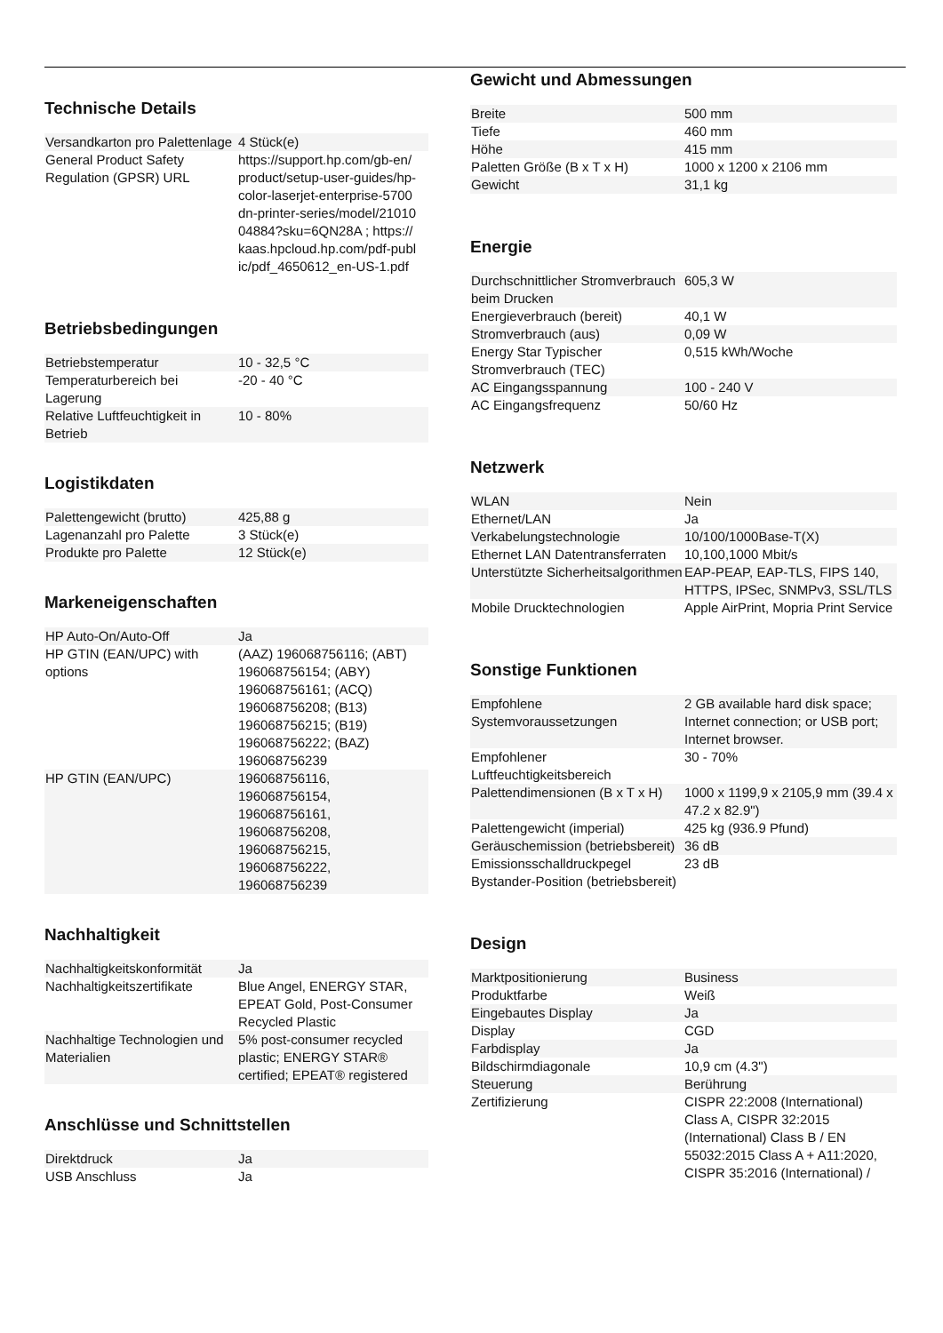Technische Details
| Versandkarton pro Palettenlage | 4 Stück(e) |
| General Product Safety Regulation (GPSR) URL | https://support.hp.com/gb-en/ product/setup-user-guides/hp-color-laserjet-enterprise-5700 dn-printer-series/model/21010 04884?sku=6QN28A ; https:// kaas.hpcloud.hp.com/pdf-publ ic/pdf_4650612_en-US-1.pdf |
Betriebsbedingungen
| Betriebstemperatur | 10 - 32,5 °C |
| Temperaturbereich bei Lagerung | -20 - 40 °C |
| Relative Luftfeuchtigkeit in Betrieb | 10 - 80% |
Logistikdaten
| Palettengewicht (brutto) | 425,88 g |
| Lagenanzahl pro Palette | 3 Stück(e) |
| Produkte pro Palette | 12 Stück(e) |
Markeneigenschaften
| HP Auto-On/Auto-Off | Ja |
| HP GTIN (EAN/UPC) with options | (AAZ) 196068756116; (ABT) 196068756154; (ABY) 196068756161; (ACQ) 196068756208; (B13) 196068756215; (B19) 196068756222; (BAZ) 196068756239 |
| HP GTIN (EAN/UPC) | 196068756116, 196068756154, 196068756161, 196068756208, 196068756215, 196068756222, 196068756239 |
Nachhaltigkeit
| Nachhaltigkeitskonformität | Ja |
| Nachhaltigkeitszertifikate | Blue Angel, ENERGY STAR, EPEAT Gold, Post-Consumer Recycled Plastic |
| Nachhaltige Technologien und Materialien | 5% post-consumer recycled plastic; ENERGY STAR® certified; EPEAT® registered |
Anschlüsse und Schnittstellen
| Direktdruck | Ja |
| USB Anschluss | Ja |
Gewicht und Abmessungen
| Breite | 500 mm |
| Tiefe | 460 mm |
| Höhe | 415 mm |
| Paletten Größe (B x T x H) | 1000 x 1200 x 2106 mm |
| Gewicht | 31,1 kg |
Energie
| Durchschnittlicher Stromverbrauch beim Drucken | 605,3 W |
| Energieverbrauch (bereit) | 40,1 W |
| Stromverbrauch (aus) | 0,09 W |
| Energy Star Typischer Stromverbrauch (TEC) | 0,515 kWh/Woche |
| AC Eingangsspannung | 100 - 240 V |
| AC Eingangsfrequenz | 50/60 Hz |
Netzwerk
| WLAN | Nein |
| Ethernet/LAN | Ja |
| Verkabelungstechnologie | 10/100/1000Base-T(X) |
| Ethernet LAN Datentransferraten | 10,100,1000 Mbit/s |
| Unterstützte Sicherheitsalgorithmen | EAP-PEAP, EAP-TLS, FIPS 140, HTTPS, IPSec, SNMPv3, SSL/TLS |
| Mobile Drucktechnologien | Apple AirPrint, Mopria Print Service |
Sonstige Funktionen
| Empfohlene Systemvoraussetzungen | 2 GB available hard disk space; Internet connection; or USB port; Internet browser. |
| Empfohlener Luftfeuchtigkeitsbereich | 30 - 70% |
| Palettendimensionen (B x T x H) | 1000 x 1199,9 x 2105,9 mm (39.4 x 47.2 x 82.9") |
| Palettengewicht (imperial) | 425 kg (936.9 Pfund) |
| Geräuschemission (betriebsbereit) | 36 dB |
| Emissionsschalldruckpegel Bystander-Position (betriebsbereit) | 23 dB |
Design
| Marktpositionierung | Business |
| Produktfarbe | Weiß |
| Eingebautes Display | Ja |
| Display | CGD |
| Farbdisplay | Ja |
| Bildschirmdiagonale | 10,9 cm (4.3") |
| Steuerung | Berührung |
| Zertifizierung | CISPR 22:2008 (International) Class A, CISPR 32:2015 (International) Class B / EN 55032:2015 Class A + A11:2020, CISPR 35:2016 (International) / |